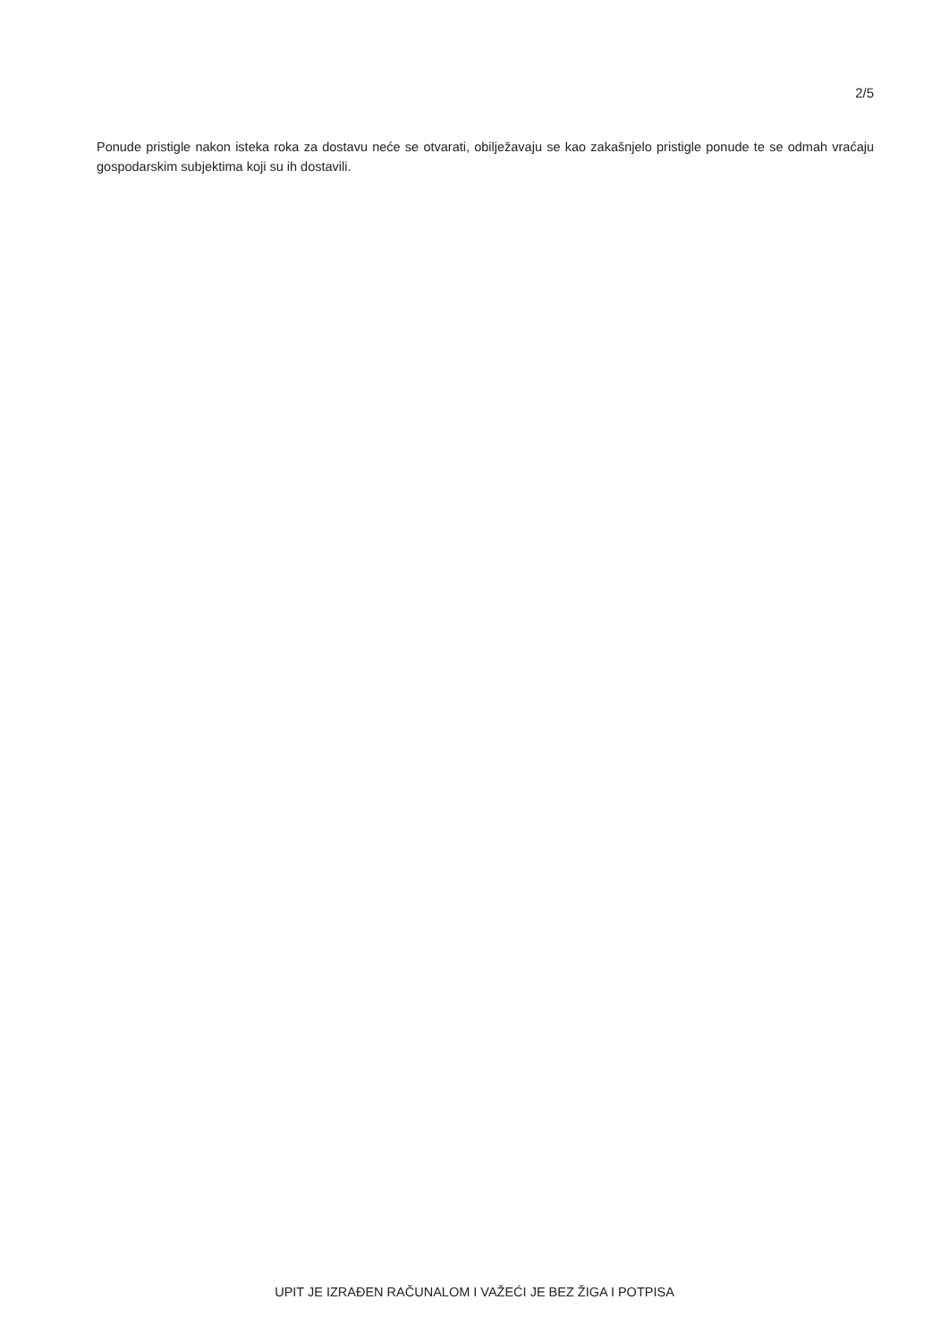2/5
Ponude pristigle nakon isteka roka za dostavu neće se otvarati, obilježavaju se kao zakašnjelo pristigle ponude te se odmah vraćaju gospodarskim subjektima koji su ih dostavili.
UPIT JE IZRAĐEN RAČUNALOM I VAŽEĆI JE BEZ ŽIGA I POTPISA